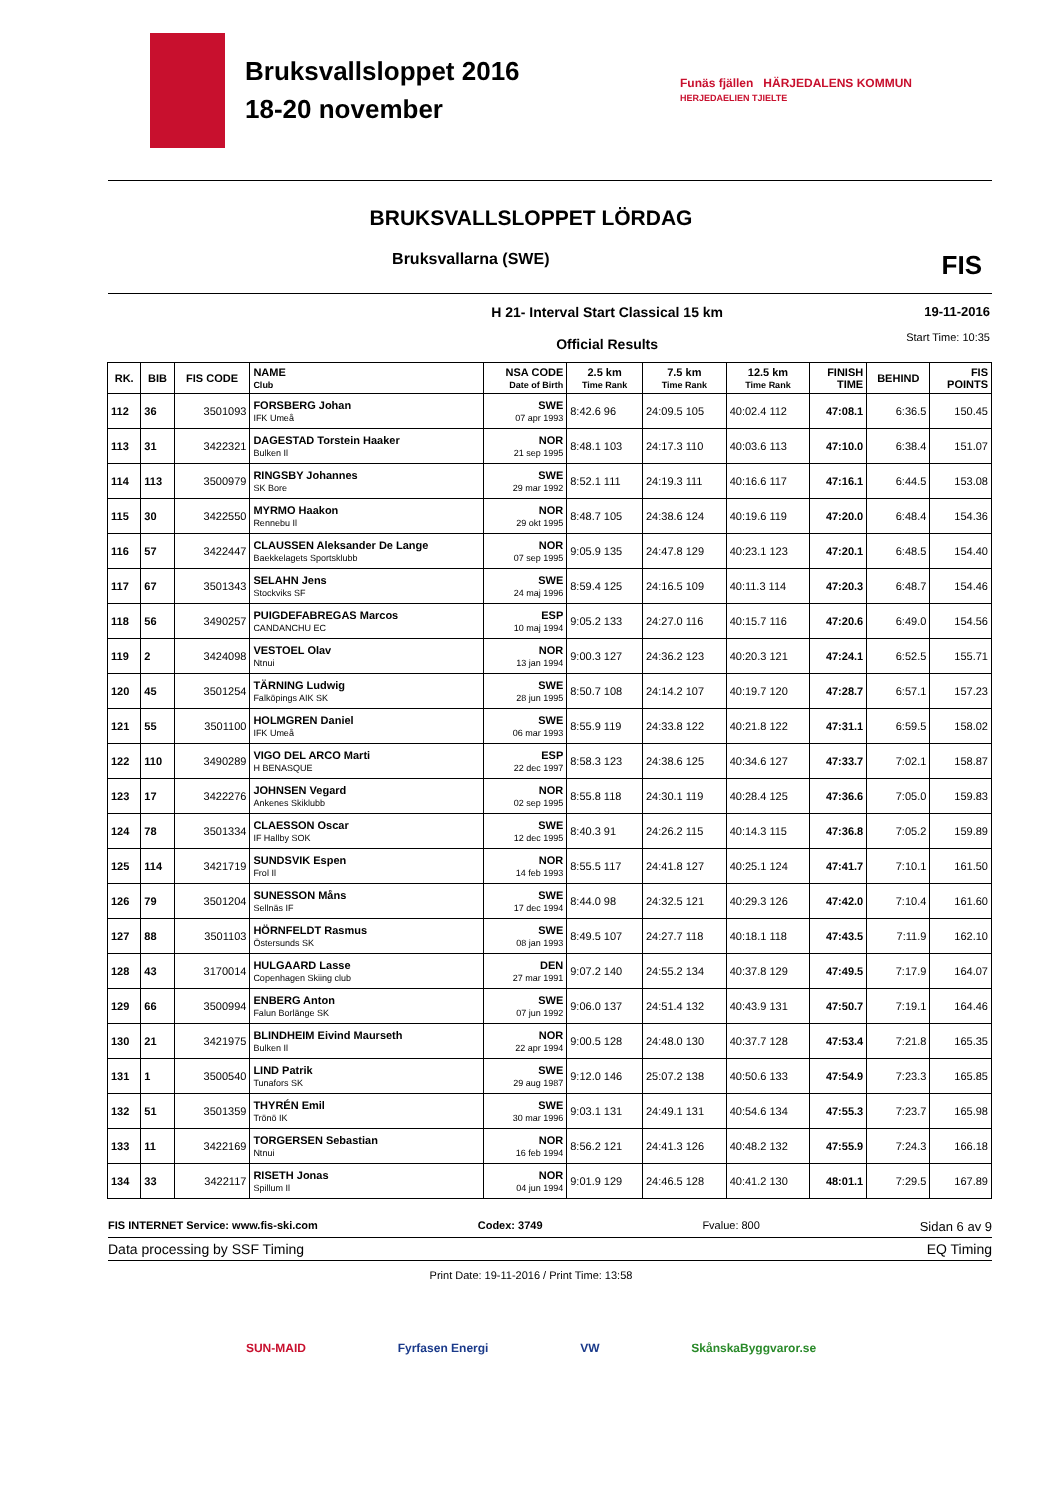Bruksvallsloppet 2016
18-20 november
Funäs fjällen HÄRJEDALENS KOMMUN
HERJEDAELIEN TJIELTE
BRUKSVALLSLOPPET LÖRDAG
Bruksvallarna (SWE) FIS
H 21- Interval Start Classical 15 km
Official Results
19-11-2016
Start Time: 10:35
| RK. | BIB | FIS CODE | NAME Club | NSA CODE Date of Birth | 2.5 km Time Rank | 7.5 km Time Rank | 12.5 km Time Rank | FINISH TIME | BEHIND | FIS POINTS |
| --- | --- | --- | --- | --- | --- | --- | --- | --- | --- | --- |
| 112 | 36 | 3501093 | FORSBERG Johan IFK Umeå | SWE 07 apr 1993 | 8:42.6 96 | 24:09.5 105 | 40:02.4 112 | 47:08.1 | 6:36.5 | 150.45 |
| 113 | 31 | 3422321 | DAGESTAD Torstein Haaker Bulken Il | NOR 21 sep 1995 | 8:48.1 103 | 24:17.3 110 | 40:03.6 113 | 47:10.0 | 6:38.4 | 151.07 |
| 114 | 113 | 3500979 | RINGSBY Johannes SK Bore | SWE 29 mar 1992 | 8:52.1 111 | 24:19.3 111 | 40:16.6 117 | 47:16.1 | 6:44.5 | 153.08 |
| 115 | 30 | 3422550 | MYRMO Haakon Rennebu Il | NOR 29 okt 1995 | 8:48.7 105 | 24:38.6 124 | 40:19.6 119 | 47:20.0 | 6:48.4 | 154.36 |
| 116 | 57 | 3422447 | CLAUSSEN Aleksander De Lange Baekkelagets Sportsklubb | NOR 07 sep 1995 | 9:05.9 135 | 24:47.8 129 | 40:23.1 123 | 47:20.1 | 6:48.5 | 154.40 |
| 117 | 67 | 3501343 | SELAHN Jens Stockviks SF | SWE 24 maj 1996 | 8:59.4 125 | 24:16.5 109 | 40:11.3 114 | 47:20.3 | 6:48.7 | 154.46 |
| 118 | 56 | 3490257 | PUIGDEFABREGAS Marcos CANDANCHU EC | ESP 10 maj 1994 | 9:05.2 133 | 24:27.0 116 | 40:15.7 116 | 47:20.6 | 6:49.0 | 154.56 |
| 119 | 2 | 3424098 | VESTOEL Olav Ntnui | NOR 13 jan 1994 | 9:00.3 127 | 24:36.2 123 | 40:20.3 121 | 47:24.1 | 6:52.5 | 155.71 |
| 120 | 45 | 3501254 | TÄRNING Ludwig Falköpings AIK SK | SWE 28 jun 1995 | 8:50.7 108 | 24:14.2 107 | 40:19.7 120 | 47:28.7 | 6:57.1 | 157.23 |
| 121 | 55 | 3501100 | HOLMGREN Daniel IFK Umeå | SWE 06 mar 1993 | 8:55.9 119 | 24:33.8 122 | 40:21.8 122 | 47:31.1 | 6:59.5 | 158.02 |
| 122 | 110 | 3490289 | VIGO DEL ARCO Marti H BENASQUE | ESP 22 dec 1997 | 8:58.3 123 | 24:38.6 125 | 40:34.6 127 | 47:33.7 | 7:02.1 | 158.87 |
| 123 | 17 | 3422276 | JOHNSEN Vegard Ankenes Skiklubb | NOR 02 sep 1995 | 8:55.8 118 | 24:30.1 119 | 40:28.4 125 | 47:36.6 | 7:05.0 | 159.83 |
| 124 | 78 | 3501334 | CLAESSON Oscar IF Hallby SOK | SWE 12 dec 1995 | 8:40.3 91 | 24:26.2 115 | 40:14.3 115 | 47:36.8 | 7:05.2 | 159.89 |
| 125 | 114 | 3421719 | SUNDSVIK Espen Frol Il | NOR 14 feb 1993 | 8:55.5 117 | 24:41.8 127 | 40:25.1 124 | 47:41.7 | 7:10.1 | 161.50 |
| 126 | 79 | 3501204 | SUNESSON Måns Sellnäs IF | SWE 17 dec 1994 | 8:44.0 98 | 24:32.5 121 | 40:29.3 126 | 47:42.0 | 7:10.4 | 161.60 |
| 127 | 88 | 3501103 | HÖRNFELDT Rasmus Östersunds SK | SWE 08 jan 1993 | 8:49.5 107 | 24:27.7 118 | 40:18.1 118 | 47:43.5 | 7:11.9 | 162.10 |
| 128 | 43 | 3170014 | HULGAARD Lasse Copenhagen Skiing club | DEN 27 mar 1991 | 9:07.2 140 | 24:55.2 134 | 40:37.8 129 | 47:49.5 | 7:17.9 | 164.07 |
| 129 | 66 | 3500994 | ENBERG Anton Falun Borlänge SK | SWE 07 jun 1992 | 9:06.0 137 | 24:51.4 132 | 40:43.9 131 | 47:50.7 | 7:19.1 | 164.46 |
| 130 | 21 | 3421975 | BLINDHEIM Eivind Maurseth Bulken Il | NOR 22 apr 1994 | 9:00.5 128 | 24:48.0 130 | 40:37.7 128 | 47:53.4 | 7:21.8 | 165.35 |
| 131 | 1 | 3500540 | LIND Patrik Tunafors SK | SWE 29 aug 1987 | 9:12.0 146 | 25:07.2 138 | 40:50.6 133 | 47:54.9 | 7:23.3 | 165.85 |
| 132 | 51 | 3501359 | THYRÉN Emil Trönö IK | SWE 30 mar 1996 | 9:03.1 131 | 24:49.1 131 | 40:54.6 134 | 47:55.3 | 7:23.7 | 165.98 |
| 133 | 11 | 3422169 | TORGERSEN Sebastian Ntnui | NOR 16 feb 1994 | 8:56.2 121 | 24:41.3 126 | 40:48.2 132 | 47:55.9 | 7:24.3 | 166.18 |
| 134 | 33 | 3422117 | RISETH Jonas Spillum Il | NOR 04 jun 1994 | 9:01.9 129 | 24:46.5 128 | 40:41.2 130 | 48:01.1 | 7:29.5 | 167.89 |
FIS INTERNET Service: www.fis-ski.com Codex: 3749 Fvalue: 800 Sidan 6 av 9
Data processing by SSF Timing EQ Timing
Print Date: 19-11-2016 / Print Time: 13:58
SUN-MAID Fyrfasen Energi VW SkånskaByggvaror.se